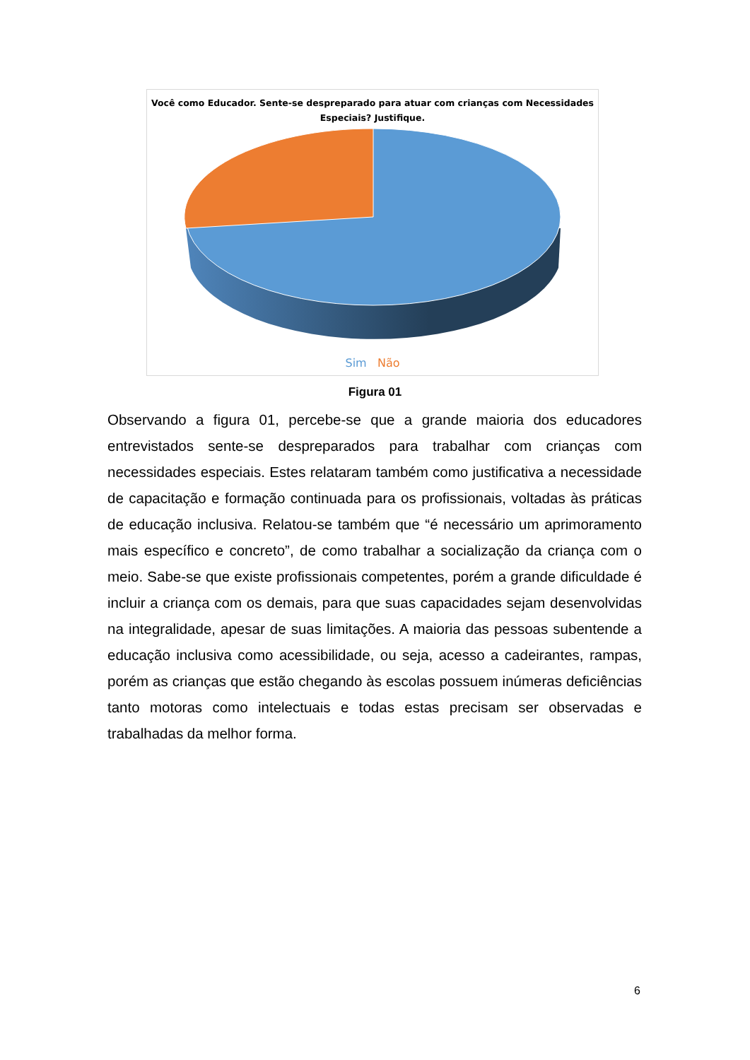Você como Educador. Sente-se despreparado para atuar com crianças com Necessidades
Especiais? Justifique.
Sim Não
Figura 01
Observando a figura 01, percebe-se que a grande maioria dos educadores entrevistados sente-se despreparados para trabalhar com crianças com necessidades especiais. Estes relataram também como justificativa a necessidade de capacitação e formação continuada para os profissionais, voltadas às práticas de educação inclusiva. Relatou-se também que “é necessário um aprimoramento mais específico e concreto”, de como trabalhar a socialização da criança com o meio. Sabe-se que existe profissionais competentes, porém a grande dificuldade é incluir a criança com os demais, para que suas capacidades sejam desenvolvidas na integralidade, apesar de suas limitações. A maioria das pessoas subentende a educação inclusiva como acessibilidade, ou seja, acesso a cadeirantes, rampas, porém as crianças que estão chegando às escolas possuem inúmeras deficiências tanto motoras como intelectuais e todas estas precisam ser observadas e trabalhadas da melhor forma.
6